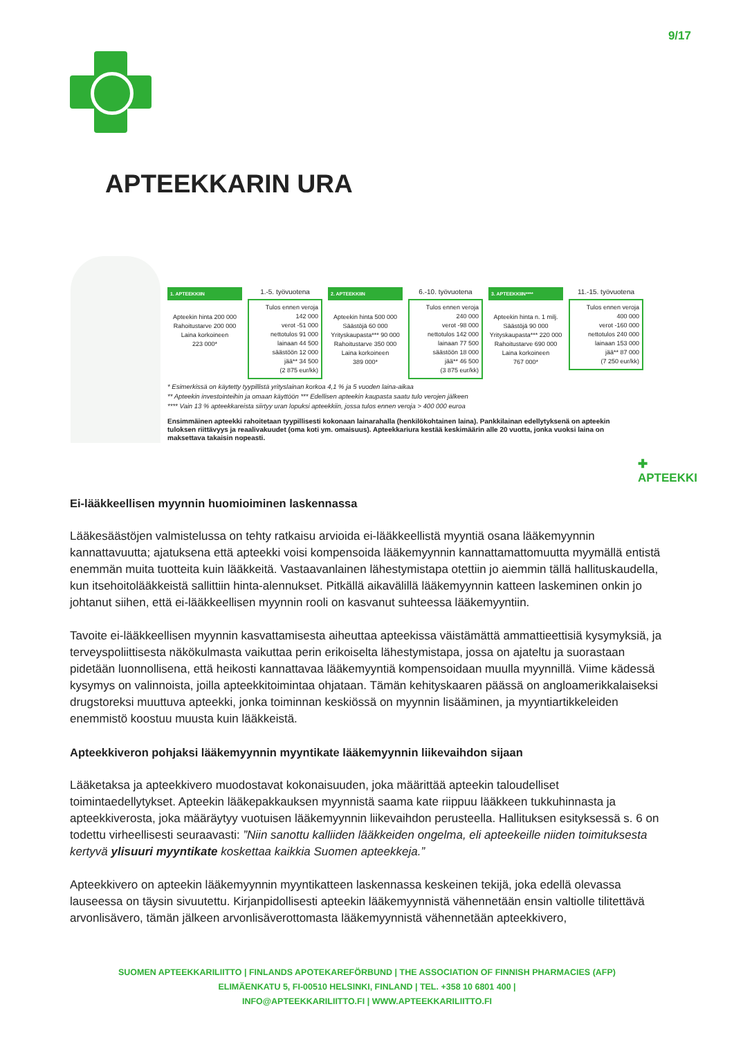9/17
APTEEKKARIN URA
1. APTEEKKIIN
Apteekin hinta 200 000
Rahoitustarve 200 000
Laina korkoineen
223 000*
1.-5. työvuotena
Tulos ennen veroja
142 000
verot -51 000
nettotulos 91 000
lainaan 44 500
säästöön 12 000
jää** 34 500
(2 875 eur/kk)
2. APTEEKKIIN
Apteekin hinta 500 000
Säästöjä 60 000
Yrityskaupasta*** 90 000
Rahoitustarve 350 000
Laina korkoineen
389 000*
6.-10. työvuotena
Tulos ennen veroja
240 000
verot -98 000
nettotulos 142 000
lainaan 77 500
säästöön 18 000
jää** 46 500
(3 875 eur/kk)
3. APTEEKKIIN****
Apteekin hinta n. 1 milj.
Säästöjä 90 000
Yrityskaupasta*** 220 000
Rahoitustarve 690 000
Laina korkoineen
767 000*
11.-15. työvuotena
Tulos ennen veroja
400 000
verot -160 000
nettotulos 240 000
lainaan 153 000
jää** 87 000
(7 250 eur/kk)
* Esimerkissä on käytetty tyypillistä yrityslainan korkoa 4,1 % ja 5 vuoden laina-aikaa
** Apteekin investointeihin ja omaan käyttöön *** Edellisen apteekin kaupasta saatu tulo verojen jälkeen
**** Vain 13 % apteekkareista siirtyy uran lopuksi apteekkiin, jossa tulos ennen veroja > 400 000 euroa
Ensimmäinen apteekki rahoitetaan tyypillisesti kokonaan lainarahalla (henkilökohtainen laina). Pankkilainan edellytyksenä on apteekin tuloksen riittävyys ja reaalivakuudet (oma koti ym. omaisuus). Apteekkariura kestää keskimäärin alle 20 vuotta, jonka vuoksi laina on maksettava takaisin nopeasti.
✚ APTEEKKI
Ei-lääkkeellisen myynnin huomioiminen laskennassa
Lääkesäästöjen valmistelussa on tehty ratkaisu arvioida ei-lääkkeellistä myyntiä osana lääkemyynnin kannattavuutta; ajatuksena että apteekki voisi kompensoida lääkemyynnin kannattamattomuutta myymällä entistä enemmän muita tuotteita kuin lääkkeitä. Vastaavanlainen lähestymistapa otettiin jo aiemmin tällä hallituskaudella, kun itsehoitolääkkeistä sallittiin hinta-alennukset. Pitkällä aikavälillä lääkemyynnin katteen laskeminen onkin jo johtanut siihen, että ei-lääkkeellisen myynnin rooli on kasvanut suhteessa lääkemyyntiin.
Tavoite ei-lääkkeellisen myynnin kasvattamisesta aiheuttaa apteekissa väistämättä ammattieettisiä kysymyksiä, ja terveyspoliittisesta näkökulmasta vaikuttaa perin erikoiselta lähestymistapa, jossa on ajateltu ja suorastaan pidetään luonnollisena, että heikosti kannattavaa lääkemyyntiä kompensoidaan muulla myynnillä. Viime kädessä kysymys on valinnoista, joilla apteekkitoimintaa ohjataan. Tämän kehityskaaren päässä on angloamerikkalaiseksi drugstoreksi muuttuva apteekki, jonka toiminnan keskiössä on myynnin lisääminen, ja myyntiartikkeleiden enemmistö koostuu muusta kuin lääkkeistä.
Apteekkiveron pohjaksi lääkemyynnin myyntikate lääkemyynnin liikevaihdon sijaan
Lääketaksa ja apteekkivero muodostavat kokonaisuuden, joka määrittää apteekin taloudelliset toimintaedellytykset. Apteekin lääkepakkauksen myynnistä saama kate riippuu lääkkeen tukkuhinnasta ja apteekkiverosta, joka määräytyy vuotuisen lääkemyynnin liikevaihdon perusteella. Hallituksen esityksessä s. 6 on todettu virheellisesti seuraavasti: ”Niin sanottu kalliiden lääkkeiden ongelma, eli apteekeille niiden toimituksesta kertyvä ylisuuri myyntikate koskettaa kaikkia Suomen apteekkeja.”
Apteekkivero on apteekin lääkemyynnin myyntikatteen laskennassa keskeinen tekijä, joka edellä olevassa lauseessa on täysin sivuutettu. Kirjanpidollisesti apteekin lääkemyynnistä vähennetään ensin valtiolle tilitettävä arvonlisävero, tämän jälkeen arvonlisäverottomasta lääkemyynnistä vähennetään apteekkivero,
SUOMEN APTEEKKARILIITTO | FINLANDS APOTEKAREFÖRBUND | THE ASSOCIATION OF FINNISH PHARMACIES (AFP)
ELIMÄENKATU 5, FI-00510 HELSINKI, FINLAND | TEL. +358 10 6801 400 |
INFO@APTEEKKARILIITTO.FI | WWW.APTEEKKARILIITTO.FI